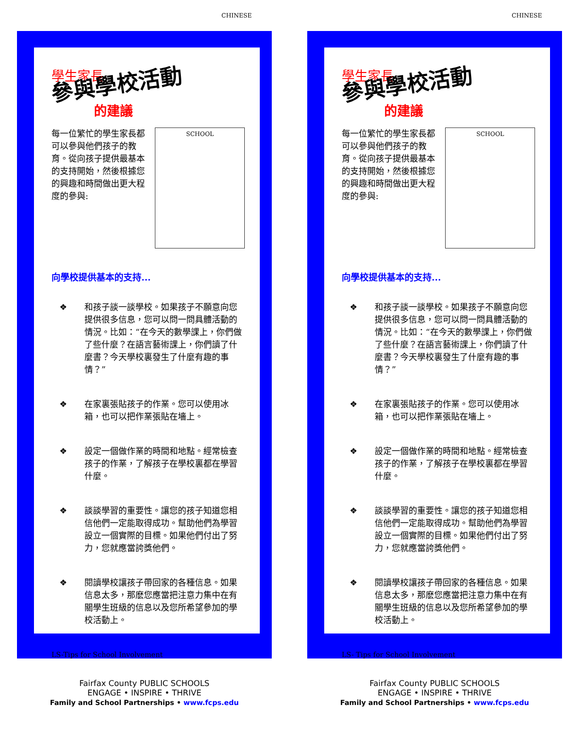CHINESE
學生家長
參與學校活動
的建議
每一位繁忙的學生家長都可以參與他們孩子的教育。從向孩子提供最基本的支持開始，然後根據您的興趣和時間做出更大程度的參與:
SCHOOL
向學校提供基本的支持...
❖ 和孩子談一談學校。如果孩子不願意向您提供很多信息，您可以問一問具體活動的情況。比如：“在今天的數學課上，你們做了些什麼？在語言藝術課上，你們讀了什麼書？今天學校裏發生了什麼有趣的事情？”
❖ 在家裏張貼孩子的作業。您可以使用冰箱，也可以把作業張貼在墻上。
❖ 設定一個做作業的時間和地點。經常檢查孩子的作業，了解孩子在學校裏都在學習什麼。
❖ 談談學習的重要性。讓您的孩子知道您相信他們一定能取得成功。幫助他們為學習設立一個實際的目標。如果他們付出了努力，您就應當誇獎他們。
❖ 閱讀學校讓孩子帶回家的各種信息。如果信息太多，那麽您應當把注意力集中在有關學生班級的信息以及您所希望參加的學校活動上。
LS-Tips for School Involvement
Fairfax County PUBLIC SCHOOLS
ENGAGE • INSPIRE • THRIVE
Family and School Partnerships • www.fcps.edu
CHINESE
學生家長
參與學校活動
的建議
每一位繁忙的學生家長都可以參與他們孩子的教育。從向孩子提供最基本的支持開始，然後根據您的興趣和時間做出更大程度的參與:
SCHOOL
向學校提供基本的支持...
❖ 和孩子談一談學校。如果孩子不願意向您提供很多信息，您可以問一問具體活動的情況。比如：“在今天的數學課上，你們做了些什麼？在語言藝術課上，你們讀了什麼書？今天學校裏發生了什麼有趣的事情？”
❖ 在家裏張貼孩子的作業。您可以使用冰箱，也可以把作業張貼在墻上。
❖ 設定一個做作業的時間和地點。經常檢查孩子的作業，了解孩子在學校裏都在學習什麼。
❖ 談談學習的重要性。讓您的孩子知道您相信他們一定能取得成功。幫助他們為學習設立一個實際的目標。如果他們付出了努力，您就應當誇獎他們。
❖ 閱讀學校讓孩子帶回家的各種信息。如果信息太多，那麽您應當把注意力集中在有關學生班級的信息以及您所希望參加的學校活動上。
LS- Tips for School Involvement
Fairfax County PUBLIC SCHOOLS
ENGAGE • INSPIRE • THRIVE
Family and School Partnerships • www.fcps.edu